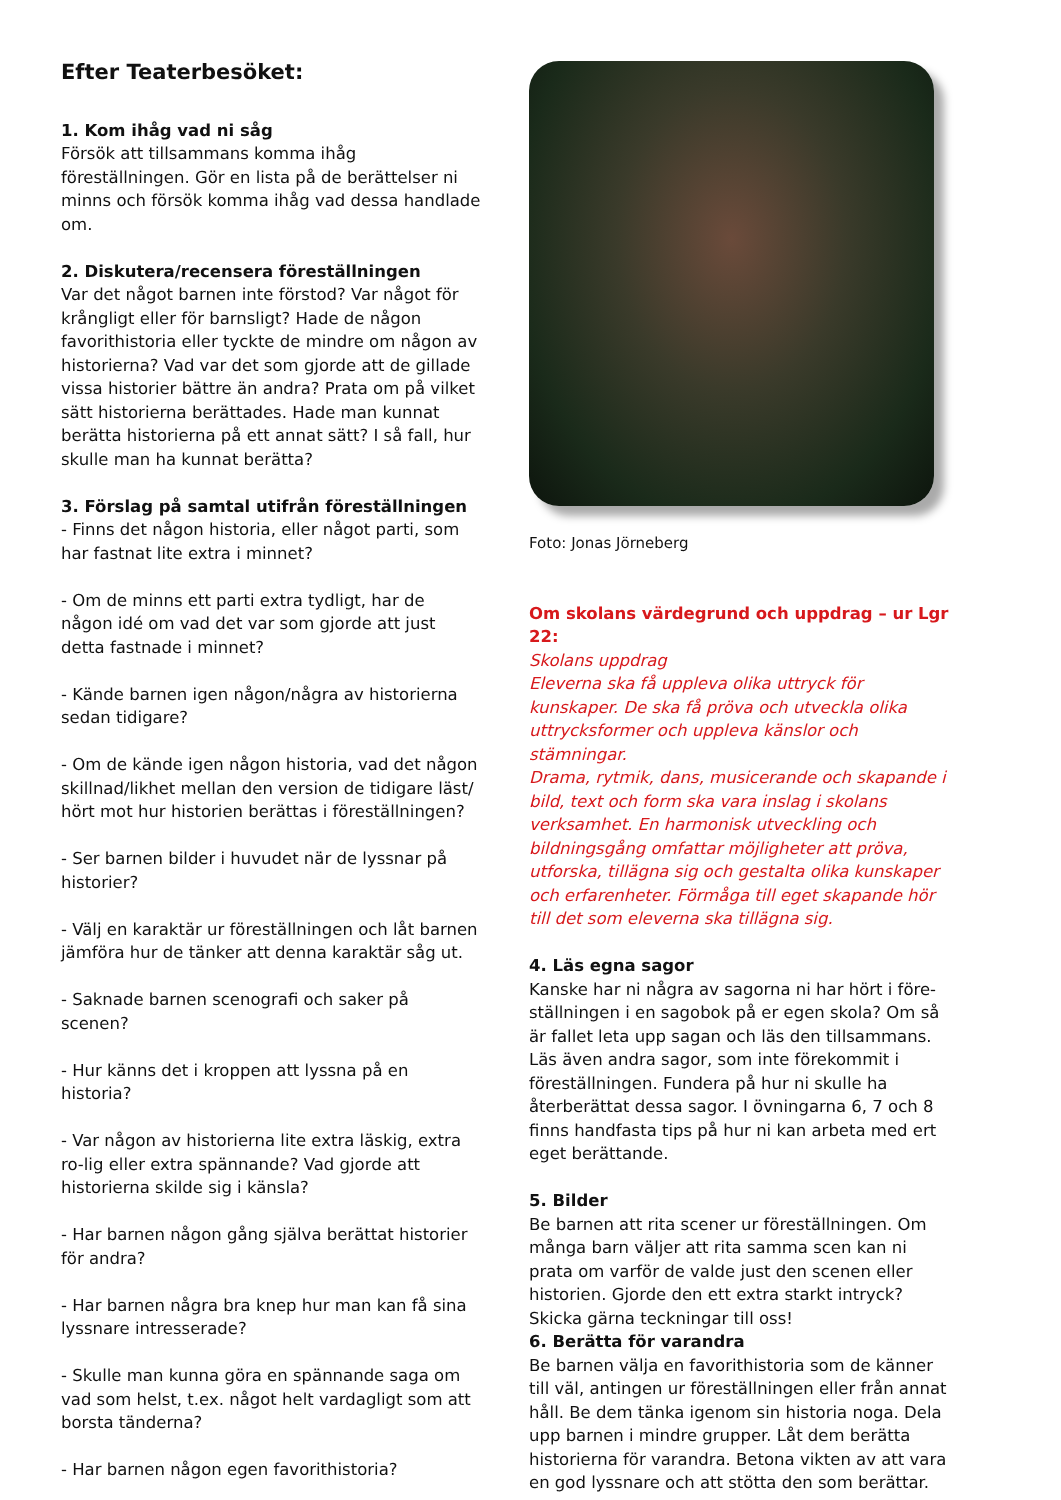Efter Teaterbesöket:
1. Kom ihåg vad ni såg
Försök att tillsammans komma ihåg föreställningen. Gör en lista på de berättelser ni minns och försök komma ihåg vad dessa handlade om.
2. Diskutera/recensera föreställningen
Var det något barnen inte förstod? Var något för krångligt eller för barnsligt? Hade de någon favorithistoria eller tyckte de mindre om någon av historierna? Vad var det som gjorde att de gillade vissa historier bättre än andra? Prata om på vilket sätt historierna berättades. Hade man kunnat berätta historierna på ett annat sätt? I så fall, hur skulle man ha kunnat berätta?
3. Förslag på samtal utifrån föreställningen
- Finns det någon historia, eller något parti, som har fastnat lite extra i minnet?
- Om de minns ett parti extra tydligt, har de någon idé om vad det var som gjorde att just detta fastnade i minnet?
- Kände barnen igen någon/några av historierna sedan tidigare?
- Om de kände igen någon historia, vad det någon skillnad/likhet mellan den version de tidigare läst/ hört mot hur historien berättas i föreställningen?
- Ser barnen bilder i huvudet när de lyssnar på historier?
- Välj en karaktär ur föreställningen och låt barnen jämföra hur de tänker att denna karaktär såg ut.
- Saknade barnen scenografi och saker på scenen?
- Hur känns det i kroppen att lyssna på en historia?
- Var någon av historierna lite extra läskig, extra ro-lig eller extra spännande? Vad gjorde att historierna skilde sig i känsla?
- Har barnen någon gång själva berättat historier för andra?
- Har barnen några bra knep hur man kan få sina lyssnare intresserade?
- Skulle man kunna göra en spännande saga om vad som helst, t.ex. något helt vardagligt som att borsta tänderna?
- Har barnen någon egen favorithistoria?
Foto: Jonas Jörneberg
Om skolans värdegrund och uppdrag – ur Lgr 22:
Skolans uppdrag
Eleverna ska få uppleva olika uttryck för kunskaper. De ska få pröva och utveckla olika uttrycksformer och uppleva känslor och stämningar.
Drama, rytmik, dans, musicerande och skapande i bild, text och form ska vara inslag i skolans verksamhet. En harmonisk utveckling och bildningsgång omfattar möjligheter att pröva, utforska, tillägna sig och gestalta olika kunskaper och erfarenheter. Förmåga till eget skapande hör till det som eleverna ska tillägna sig.
4. Läs egna sagor
Kanske har ni några av sagorna ni har hört i före-ställningen i en sagobok på er egen skola? Om så är fallet leta upp sagan och läs den tillsammans. Läs även andra sagor, som inte förekommit i föreställningen. Fundera på hur ni skulle ha återberättat dessa sagor. I övningarna 6, 7 och 8 finns handfasta tips på hur ni kan arbeta med ert eget berättande.
5. Bilder
Be barnen att rita scener ur föreställningen. Om många barn väljer att rita samma scen kan ni prata om varför de valde just den scenen eller historien. Gjorde den ett extra starkt intryck? Skicka gärna teckningar till oss!
6. Berätta för varandra
Be barnen välja en favorithistoria som de känner till väl, antingen ur föreställningen eller från annat håll. Be dem tänka igenom sin historia noga. Dela upp barnen i mindre grupper. Låt dem berätta historierna för varandra. Betona vikten av att vara en god lyssnare och att stötta den som berättar.